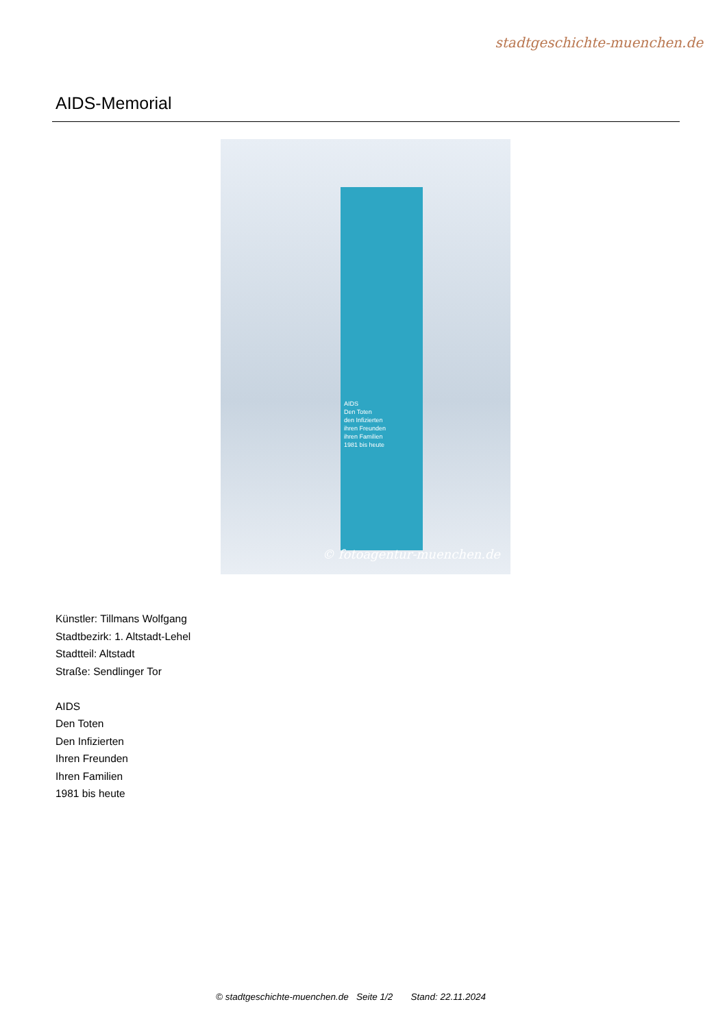stadtgeschichte-muenchen.de
AIDS-Memorial
AIDS
Den Toten
den Infizierten
ihren Freunden
ihren Familien
1981 bis heute
© fotoagentur-muenchen.de
Künstler: Tillmans Wolfgang
Stadtbezirk: 1. Altstadt-Lehel
Stadtteil: Altstadt
Straße: Sendlinger Tor
AIDS
Den Toten
Den Infizierten
Ihren Freunden
Ihren Familien
1981 bis heute
© stadtgeschichte-muenchen.de Seite 1/2 Stand: 22.11.2024